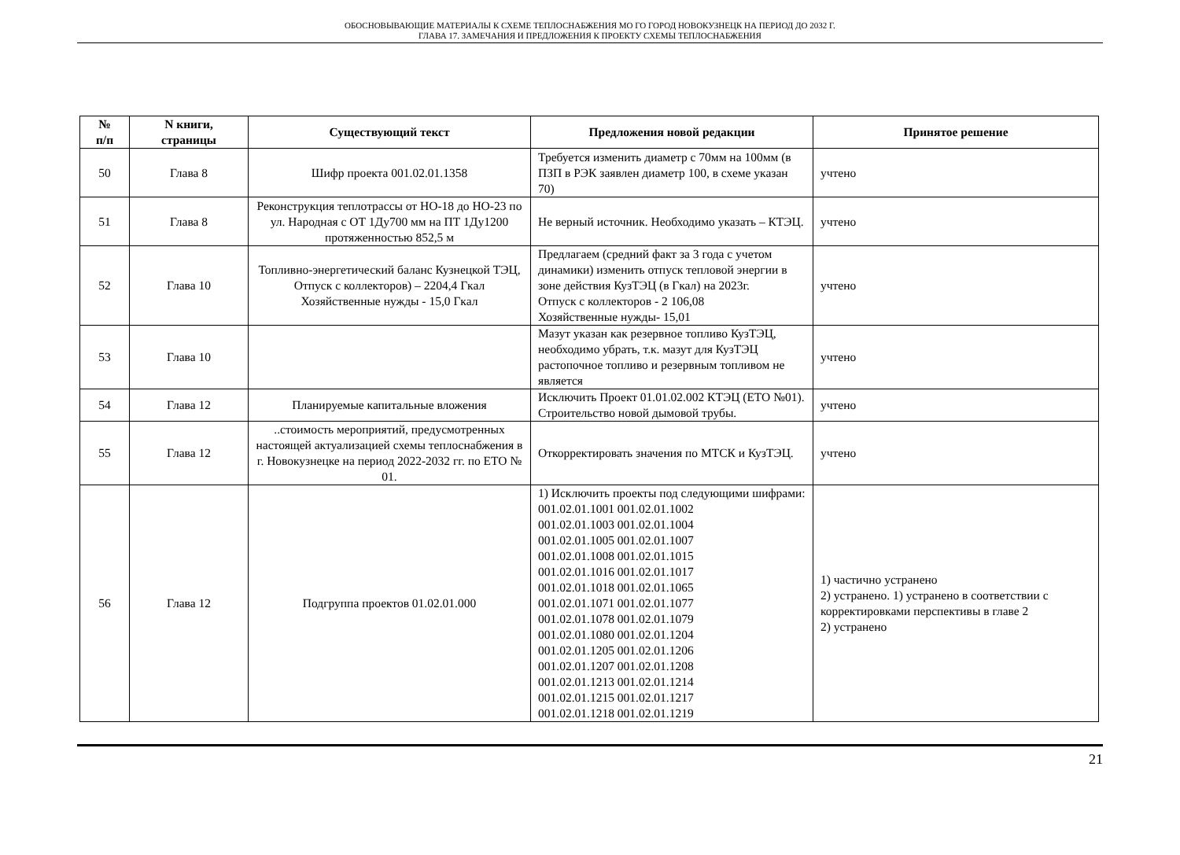ОБОСНОВЫВАЮЩИЕ МАТЕРИАЛЫ К СХЕМЕ ТЕПЛОСНАБЖЕНИЯ МО ГО ГОРОД НОВОКУЗНЕЦК НА ПЕРИОД ДО 2032 Г.
ГЛАВА 17. ЗАМЕЧАНИЯ И ПРЕДЛОЖЕНИЯ К ПРОЕКТУ СХЕМЫ ТЕПЛОСНАБЖЕНИЯ
| № п/п | N книги, страницы | Существующий текст | Предложения новой редакции | Принятое решение |
| --- | --- | --- | --- | --- |
| 50 | Глава 8 | Шифр проекта 001.02.01.1358 | Требуется изменить диаметр с 70мм на 100мм (в ПЗП в РЭК заявлен диаметр 100, в схеме указан 70) | учтено |
| 51 | Глава 8 | Реконструкция теплотрассы от НО-18 до НО-23 по ул. Народная с ОТ 1Ду700 мм на ПТ 1Ду1200 протяженностью 852,5 м | Не верный источник. Необходимо указать – КТЭЦ. | учтено |
| 52 | Глава 10 | Топливно-энергетический баланс Кузнецкой ТЭЦ, Отпуск с коллекторов) – 2204,4 Гкал Хозяйственные нужды - 15,0 Гкал | Предлагаем (средний факт за 3 года с учетом динамики) изменить отпуск тепловой энергии в зоне действия КузТЭЦ (в Гкал) на 2023г. Отпуск с коллекторов - 2 106,08 Хозяйственные нужды- 15,01 | учтено |
| 53 | Глава 10 | | Мазут указан как резервное топливо КузТЭЦ, необходимо убрать, т.к. мазут для КузТЭЦ растопочное топливо и резервным топливом не является | учтено |
| 54 | Глава 12 | Планируемые капитальные вложения | Исключить Проект 01.01.02.002 КТЭЦ (ЕТО №01). Строительство новой дымовой трубы. | учтено |
| 55 | Глава 12 | ..стоимость мероприятий, предусмотренных настоящей актуализацией схемы теплоснабжения в г. Новокузнецке на период 2022-2032 гг. по ЕТО № 01. | Откорректировать значения по МТСК и КузТЭЦ. | учтено |
| 56 | Глава 12 | Подгруппа проектов 01.02.01.000 | 1) Исключить проекты под следующими шифрами: 001.02.01.1001 001.02.01.1002 001.02.01.1003 001.02.01.1004 001.02.01.1005 001.02.01.1007 001.02.01.1008 001.02.01.1015 001.02.01.1016 001.02.01.1017 001.02.01.1018 001.02.01.1065 001.02.01.1071 001.02.01.1077 001.02.01.1078 001.02.01.1079 001.02.01.1080 001.02.01.1204 001.02.01.1205 001.02.01.1206 001.02.01.1207 001.02.01.1208 001.02.01.1213 001.02.01.1214 001.02.01.1215 001.02.01.1217 001.02.01.1218 001.02.01.1219 | 1) частично устранено 2) устранено. 1) устранено в соответствии с корректировками перспективы в главе 2 2) устранено |
21